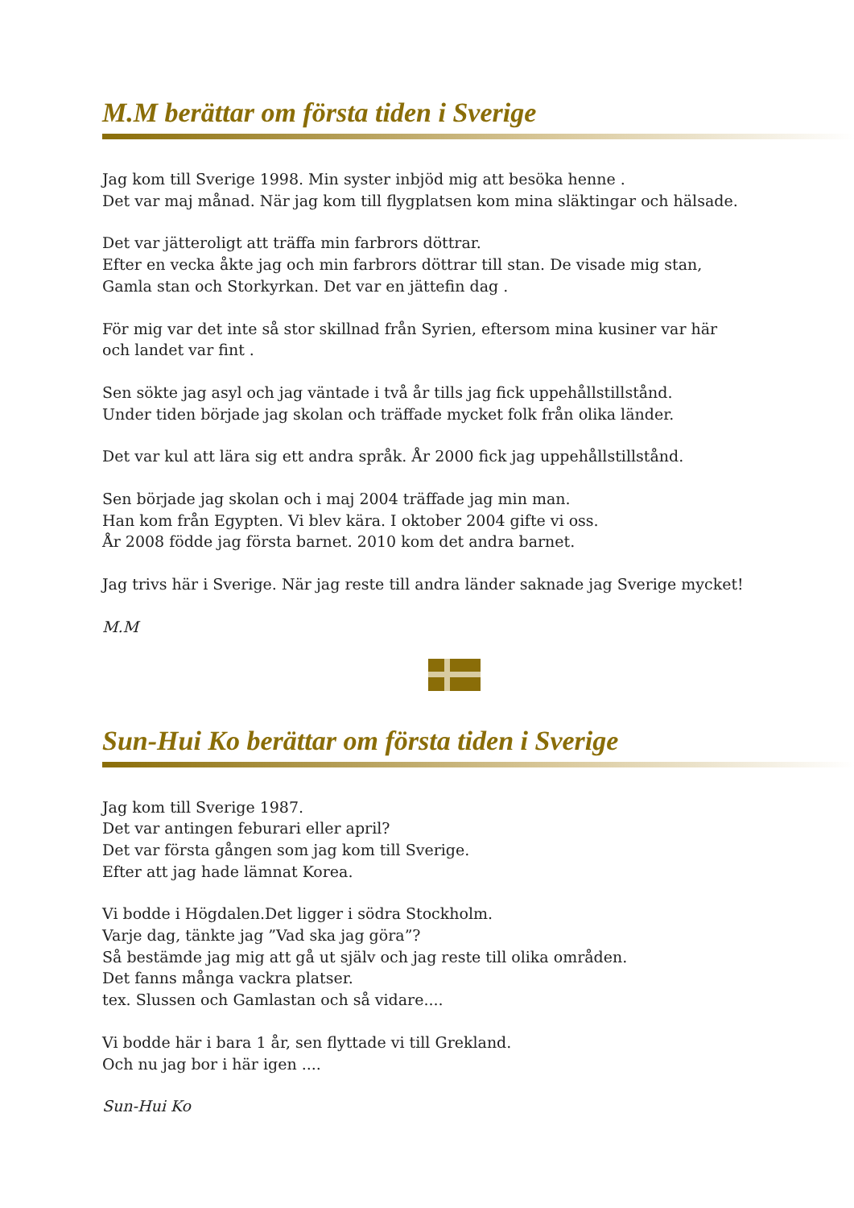M.M berättar om första tiden i Sverige
Jag kom till Sverige 1998. Min syster inbjöd mig att besöka henne .
Det var maj månad. När jag kom till flygplatsen kom mina släktingar och hälsade.
Det var jätteroligt att träffa min farbrors döttrar.
Efter en vecka åkte jag och min farbrors döttrar till stan. De visade mig stan,
Gamla stan och Storkyrkan. Det var en jättefin dag .
För mig var det inte så stor skillnad från Syrien, eftersom mina kusiner var här
och landet var fint .
Sen sökte jag asyl och jag väntade i två år tills jag fick uppehållstillstånd.
Under tiden började jag skolan och träffade mycket folk från olika länder.
Det var kul att lära sig ett andra språk. År 2000 fick jag uppehållstillstånd.
Sen började jag skolan och i maj 2004 träffade jag min man.
Han kom från Egypten. Vi blev kära. I oktober 2004 gifte vi oss.
År 2008 födde jag första barnet. 2010 kom det andra barnet.
Jag trivs här i Sverige. När jag reste till andra länder saknade jag Sverige mycket!
M.M
Sun-Hui Ko berättar om första tiden i Sverige
Jag kom till Sverige 1987.
Det var antingen feburari eller april?
Det var första gången som jag kom till Sverige.
Efter att jag hade lämnat Korea.
Vi bodde i Högdalen.Det ligger i södra Stockholm.
Varje dag, tänkte jag ”Vad ska jag göra”?
Så bestämde jag mig att gå ut själv och jag reste till olika områden.
Det fanns många vackra platser.
tex. Slussen och Gamlastan och så vidare....
Vi bodde här i bara 1 år, sen flyttade vi till Grekland.
Och nu jag bor i här igen ....
Sun-Hui Ko